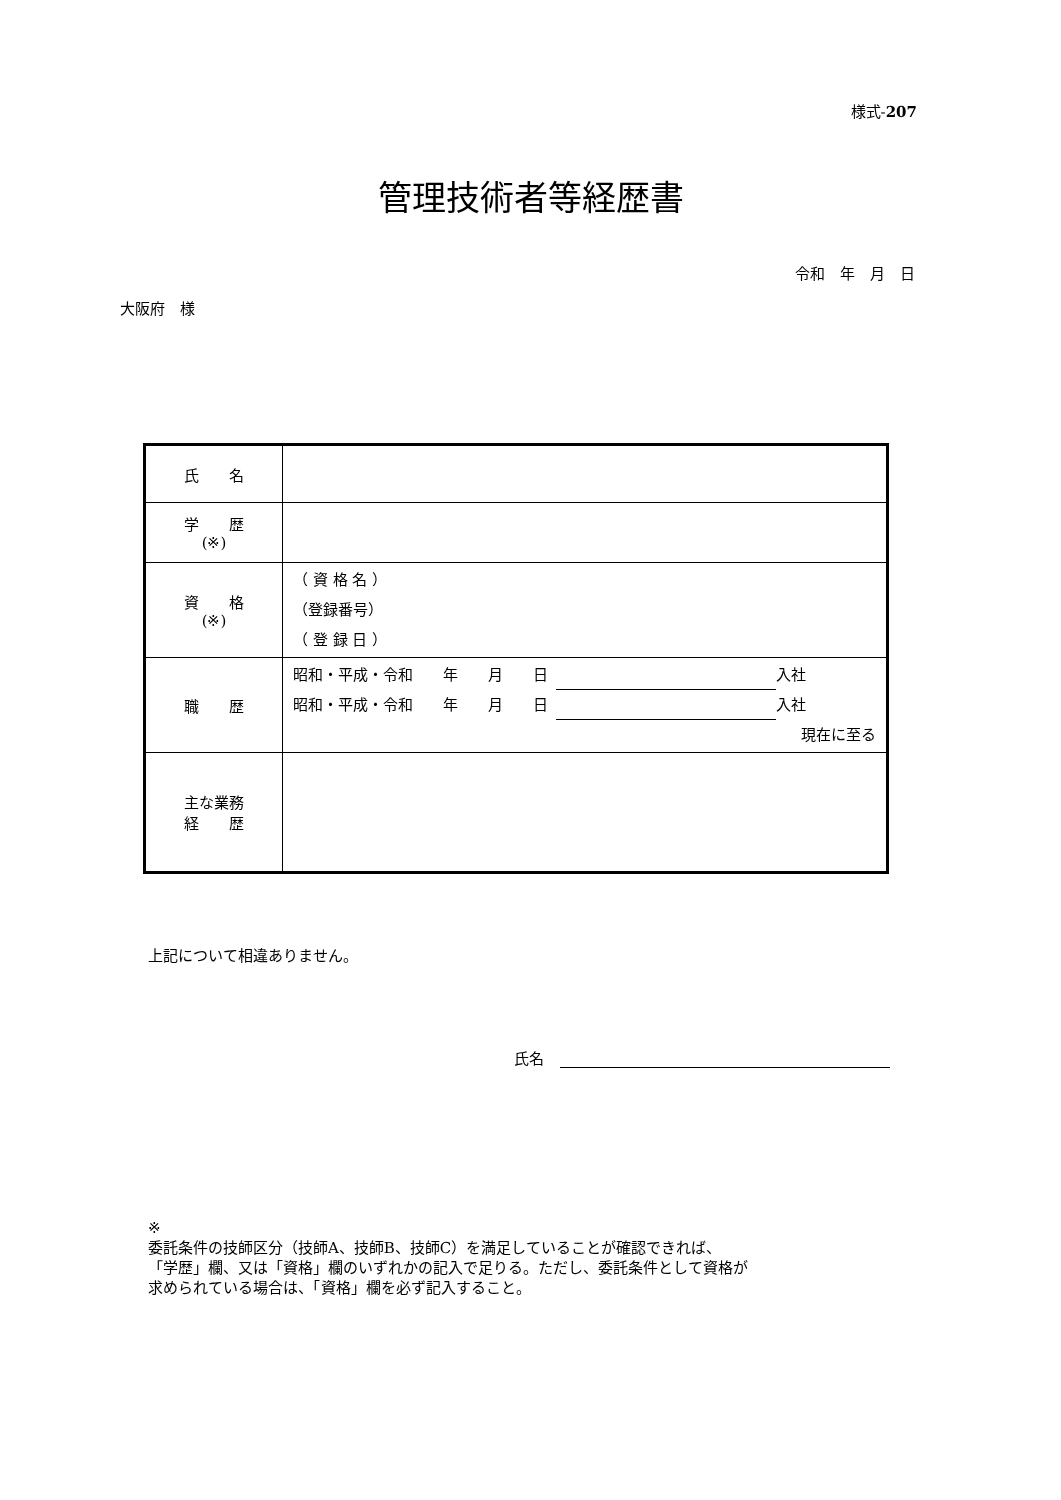様式-207
管理技術者等経歴書
令和　年　月　日
大阪府　様
| 氏 名 | |
| 学 歴 (※) | |
| 資 格 (※) | （ 資 格 名 ） （登録番号） （ 登 録 日 ） |
| 職 歴 | 昭和・平成・令和 年 月 日 入社 昭和・平成・令和 年 月 日 入社 現在に至る |
| 主な業務 経 歴 | |
上記について相違ありません。
氏名
※
委託条件の技師区分（技師A、技師B、技師C）を満足していることが確認できれば、
「学歴」欄、又は「資格」欄のいずれかの記入で足りる。ただし、委託条件として資格が
求められている場合は、「資格」欄を必ず記入すること。